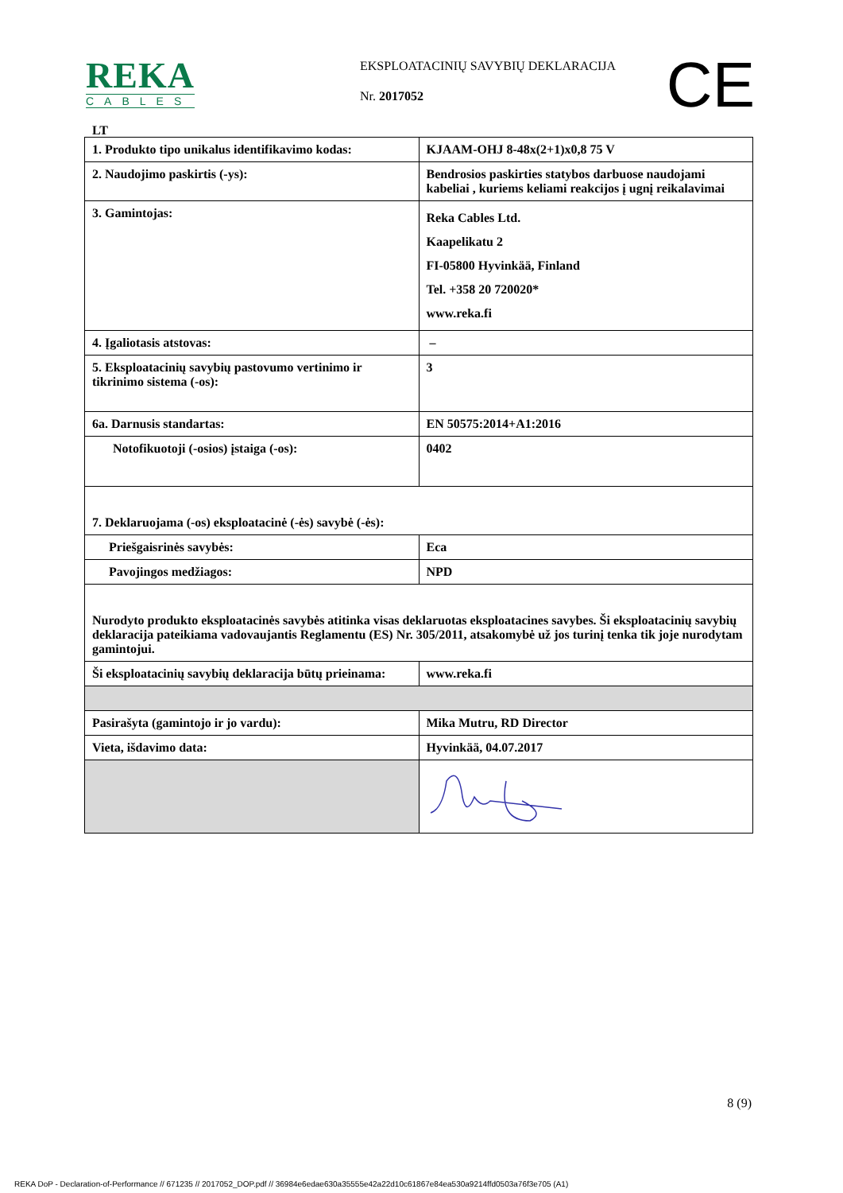REKA
CABLES
EKSPLOATACINIŲ SAVYBIŲ DEKLARACIJA
Nr. 2017052 CE
LT
| 1. Produkto tipo unikalus identifikavimo kodas: | KJAAM-OHJ 8-48x(2+1)x0,8 75 V |
| 2. Naudojimo paskirtis (-ys): | Bendrosios paskirties statybos darbuose naudojami kabeliai , kuriems keliami reakcijos į ugnį reikalavimai |
| 3. Gamintojas: | Reka Cables Ltd. Kaapelikatu 2 FI-05800 Hyvinkää, Finland Tel. +358 20 720020* www.reka.fi |
| 4. Įgaliotasis atstovas: | – |
| 5. Eksploatacinių savybių pastovumo vertinimo ir tikrinimo sistema (-os): | 3 |
| 6a. Darnusis standartas: | EN 50575:2014+A1:2016 |
| Notofikuotoji (-osios) įstaiga (-os): | 0402 |
| 7. Deklaruojama (-os) eksploatacinė (-ės) savybė (-ės): | |
| Priešgaisrinės savybės: | Eca |
| Pavojingos medžiagos: | NPD |
| Nurodyto produkto eksploatacinės savybės atitinka visas deklaruotas eksploatacines savybes. Ši eksploatacinių savybių deklaracija pateikiama vadovaujantis Reglamentu (ES) Nr. 305/2011, atsakomybė už jos turinį tenka tik joje nurodytam gamintojui. | |
| Ši eksploatacinių savybių deklaracija būtų prieinama: | www.reka.fi |
| Pasirašyta (gamintojo ir jo vardu): | Mika Mutru, RD Director |
| Vieta, išdavimo data: | Hyvinkää, 04.07.2017 |
8 (9)
REKA DoP - Declaration-of-Performance // 671235 // 2017052_DOP.pdf // 36984e6edae630a35555e42a22d10c61867e84ea530a9214ffd0503a76f3e705 (A1)